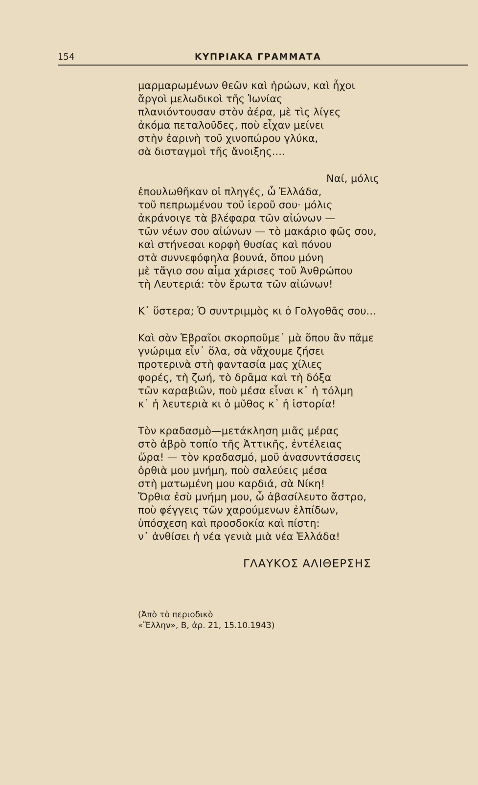154 ΚΥΠΡΙΑΚΑ ΓΡΑΜΜΑΤΑ
μαρμαρωμένων θεῶν καὶ ἡρώων, καὶ ἦχοι
ἄργοὶ μελωδικοὶ τῆς Ἰωνίας
πλανιόντουσαν στὸν ἀέρα, μὲ τὶς λίγες
ἀκόμα πεταλοῦδες, ποὺ εἶχαν μείνει
στὴν ἐαρινὴ τοῦ χινοπώρου γλύκα,
σὰ δισταγμοὶ τῆς ἄνοιξης....
Ναί, μόλις
ἐπουλωθῆκαν οἱ πληγές, ὦ Ἑλλάδα,
τοῦ πεπρωμένου τοῦ ἱεροῦ σου· μόλις
ἀκράνοιγε τὰ βλέφαρα τῶν αἰώνων —
τῶν νέων σου αἰώνων — τὸ μακάριο φῶς σου,
καὶ στήνεσαι κορφὴ θυσίας καὶ πόνου
στὰ συννεφόφηλα βουνά, ὅπου μόνη
μὲ τἄγιο σου αἷμα χάρισες τοῦ Ἀνθρώπου
τὴ Λευτεριά: τὸν ἔρωτα τῶν αἰώνων!
Κ᾿ ὕστερα; Ὁ συντριμμὸς κι ὁ Γολγοθᾶς σου...
Καὶ σὰν Ἑβραῖοι σκορποῦμε᾿ μὰ ὅπου ἂν πᾶμε
γνώριμα εἶν᾿ ὅλα, σὰ νἄχουμε ζήσει
προτερινὰ στὴ φαντασία μας χίλιες
φορές, τὴ ζωή, τὸ δρᾶμα καὶ τὴ δόξα
τῶν καραβιῶν, ποὺ μέσα εἶναι κ᾿ ἡ τόλμη
κ᾿ ἡ λευτεριὰ κι ὁ μῦθος κ᾿ ἡ ἱστορία!
Τὸν κραδασμὸ—μετάκληση μιᾶς μέρας
στὸ ἀβρὸ τοπίο τῆς Ἀττικῆς, ἐντέλειας
ὥρα! — τὸν κραδασμό, μοῦ ἀνασυντάσσεις
ὀρθιὰ μου μνήμη, ποὺ σαλεύεις μέσα
στὴ ματωμένη μου καρδιά, σὰ Νίκη!
Ὄρθια ἐσὺ μνήμη μου, ὦ ἀβασίλευτο ἄστρο,
ποὺ φέγγεις τῶν χαρούμενων ἐλπίδων,
ὑπόσχεση καὶ προσδοκία καὶ πίστη:
ν᾿ ἀνθίσει ἡ νέα γενιὰ μιὰ νέα Ἑλλάδα!
ΓΛΑΥΚΟΣ ΑΛΙΘΕΡΣΗΣ
(Ἀπὸ τὸ περιοδικὸ
«Ἕλλην», Β, ἀρ. 21, 15.10.1943)